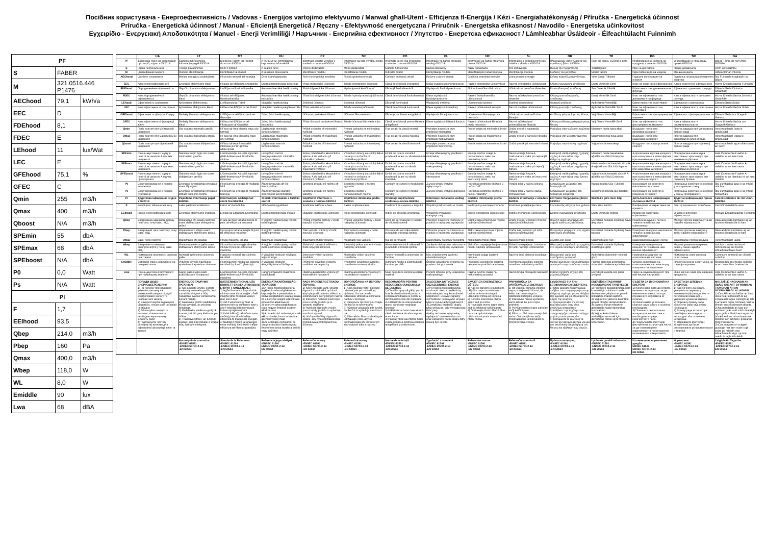Посібник користувача - Енергоефективність / Vadovas - Energijos vartojimo efektyvumo / Manwal għall-Utent - Effiċjenza fl-Enerġija / Kézi - Energiahatékonyság / Příručka - Energetická účinnost
Príručka - Energetická účinnosť / Manual - Eficienţă Energetică / Ręczny - Efektywność energetyczna / Priručnik - Energetska efikasnost / Navodilo - Energetska učinkovitost
Εγχειρίδιο - Ενεργειακή Αποδοτικότητα / Manuel - Enerji Verimliliği / Наръчник - Енергийна ефективност / Упутство - Енеретска ефикасност / Lámhleabhar Úsáideoir - Éifeachtúlacht Fuinnimh
| PF | | |
| --- | --- | --- |
| S | FABER | |
| M | 321.0516.446 P1476 | |
| AEChood | 79,1 | kWh/a |
| EEC | D | |
| FDEhood | 8,1 | |
| FDEC | E | |
| LEhood | 11 | lux/Wat |
| LEC | E | |
| GFEhood | 75,1 | % |
| GFEC | C | |
| Qmin | 255 | m3/h |
| Qmax | 400 | m3/h |
| Qboost | N/A | m3/h |
| SPEmin | 55 | dbA |
| SPEmax | 68 | dbA |
| SPEboost | N/A | dbA |
| P0 | 0,0 | Watt |
| Ps | N/A | Watt |
| PI | | |
| F | 1,7 | |
| EElhood | 93,5 | |
| Qbep | 214,0 | m3/h |
| Pbep | 160 | Pa |
| Qmax | 400,0 | m3/h |
| Wbep | 118,0 | W |
| WL | 8,0 | W |
| Emiddle | 90 | lux |
| Lwa | 68 | dBA |
| | UA | LT | MT | HU | CZ | SK | RO | PL | HR | SL | GR | TR | BG | SR | GA |
| --- | --- | --- | --- | --- | --- | --- | --- | --- | --- | --- | --- | --- | --- | --- | --- |
| PF | Довідкова технічна інформація про виріб, згідно з 65/2014 | Gaminio mikrokortelės informacija pagal 65/2014 | Skeda tat-Tagħrif tal-Prodott skont nru 65/2014 | A 65/2014 sz. terméklappal kapcsolatos információk | Informace o kartě výrobku v souladu s normou 65/2014 | Informácie na liste výrobku podľa 65/2014 | Informații de pe fișa produsului conform cu norma 65/2014 | Informacje na karcie produktu według 65/2014 | Informacije na kartici proizvoda prema 65/2014 | Informacije o podatkovnem listu izdelka v skladu s 65/2014 | Πληροφορίες στην πλακέτα του προϊόντος βάσει 65/2014 | Ürün fişi bilgisi, 65/2014'e göre | Информация за картата на продукта, съгласно 65/2014 | Информације о производу, према 65/2014 | Bileog Táirge de réir Uimh. 65/2014 |
| S | Назва постачальника | Tiekėjo pavadinimas | Isem il-fornitur | A szállító neve | Jméno dodavatele | Meno dodávateľa | Numele furnizorului | Nazwa dostawcy | Naziv dobavljača | Ime dobavitelja | Όνομα του προμηθευτή | Tedarikçi adı | Име на доставчик | Назив добављача | Ainm an tsoláthraí |
| M | Ідентифікація моделі | Modelio identifikacija | Identifikatur tal-mudell | A készülék típusszáma | Identifikace modelu | Identifikácia modelu | Indicativ model | Identyfikacja modelu | Identifikacijski podaci modela | Identifikacija modela | Κωδικός του μοντέλου | Model Tanımı | Идентификация на модела | Ознака модела | Aitheantóir an mhúnla |
| AEChood | Щорічне споживання | Metinis energijos suvartojimas | Il-konsum annwali tal-enerġija | Éves áramfogyasztás | Roční energetická spotřeba | Ročná spotreba energie | Consum energetic anual | Roczne zużycie energii | Godišnja potrošnja energije | Letna poraba energije | Ετήσια κατανάλωση ενέργειας | Yıllık Enerji Tüketimi | Годишна консумация на енергия | Годишња потрошња електричне енергије | Ídiú Fuinnimh in aghaidh na Bliana |
| EEC | Клас енергоефективності | Energijos efektyvumo klasė | Il-klassi tal-effiċjenza enerġetika | Energiahatékonysági besorolás | Třída energetické účinnosti | Trieda energetickej účinnosti | Clasă de eficiență energetică | Klasa wydajności energetycznej | Razred energetske učinkovitosti | Razred energetske učinkovitosti | Κλάση ενεργειακής απόδοσης | Enerji Verimlilik Sınıfı | Клас на енергийна ефективност | Класа енергетске ефикасности | Aicme Éifeachtúlachta Fuinnimh |
| FDEhood | Гідродинамічна ефективність | Skysčio dinaminis efektyvumas | L-effiċjenza fluwidodinamika | Áramlásdinamikai hatékonyság | Fluidní dynamická účinnost | Hydrodynamická účinnosť | Eficiență fluidodinamică | Wydajność fluidodynamiczna | Fluidodinamička učinkovitost | Učinkovitost pretočne dinamike | Ρευστοδυναμική απόδοση | Sıvı Dinamik Etkinlik | Ефективност на динамиката на флуида | Ефикасност динамике флуида | Éifeachtúlacht Dinimice Sreabháin |
| FDEC | Клас гідродинамічної ефективності | Skysčio dinaminio efektyvumo klasė | Il-klassi tal-effiċjenza fluwidodinamika | Áramlásdinamikai hatékonysági besorolás | Třída fluidní dynamické účinnosti | Trieda hydrodynamickej účinnosti | Clasă de eficiență fluidodinamică | Klasa wydajności fluidodynamicznej | Razred fluidodinamičke učinkovitosti | Razred učinkovitosti pretočne dinamike | Κλάση ρευστοδυναμικής απόδοσης | Enerji Verimlilik Sınıfı | Клас на ефективност на динамиката на флуида | Класа ефикасности динамике флуида | Aicme Éifeachtúlachta Dinimice Sreabháin |
| LEhood | Ефективність освітлення | Apšvietimo efektyvumas | L-effiċjenza tat-Tidwil | Világítási hatékonyság | Světelná účinnost | Svetelná účinnosť | Eficiență luminoasă | Wydajność świetlna | Učinkovitost rasvjete | Svetilna učinkovitost | Φωτεινή απόδοση | Aydınlatma Verimliliği | Ефективност на осветяване | Ефикасност осветљења | Éifeachtúlacht Solais |
| LEC | Клас ефективності освітлення | Apšvietimo efektyvumo klasė | Il-Klassi tal-Effiċjenza tat-Tidwil | Világítási hatékonysági besorolás | Třída světelné účinnosti | Trieda svetelnej účinnosti | Clasă de eficiență luminoasă | Klasa wydajności świetlnej | Razred učinkovitosti rasvjete | Razred svetilne učinkovitosti | Κλάση φωτεινής απόδοσης | Aydınlatma Verimlilik Sınıfı | Клас на ефективност на осветяване | Класа ефикасности осветљења | Aicme Éifeachtúlachta Solais |
| GFEhood | Ефективність фільтрації жиру | Riebalų filtravimo efektyvumas | L-Effiċjenza tal-Filtrazzjoni tal-Grassijiet | Zsírszűrési hatékonyság | Účinnost protitukové filtrace | Účinnosť filtrovania tuku | Eficiența de filtrare antigrăsimi | Wydajność filtracji tłuszczu | Učinkovitost filtriranja protiv masnoće | Učinkovitost protimaščobne filtracije | Απόδοση φιλτραρίσματος λίπους | Yağ Filtresi Verimliliği | Ефективност на филтриране на мазнини | Ефикасност филтрирања масти | Éifeachtúlacht um Scagadh Gréisce |
| GFEC | Клас ефективності фільтрації жиру | Riebalų filtravimo efektyvumo klasė | Il-Klassi tal-Effiċjenza tal-Filtrazzjoni tal-Grassijiet | Zsírszűrési hatékonysági besorolás | Třída účinnosti protitukové filtrace | Trieda účinnosti filtrovania tuku | Clasă de eficiență pentru filtrarea antigrăsimi | Klasa wydajności filtracji tłuszczu | Razred učinkovitosti filtriranja protiv masnoće | Razred učinkovitosti protimaščobne filtracije | Κλάση απόδοσης φιλτραρίσματος λίπους | Yağ Filtresi Verimlilik Sınıfı | Клас на ефективност на филтриране на мазнини | Класа ефикасности филтрирања масти | Aicme Éifeachtúlachta um Scagadh Gréisce |
| Qmin | Потік повітря при мінімальній швидкості | Oro srautas minimaliu greičiu | Il-Fluss tal-Arja Minimu waqt użu normali | Légáramlás minimális fordulatszámon | Průtok vzduchu při minimální rychlosti | Prietok vzduchu pri minimálnej rýchlosti | Flux de aer la viteză minimă | Przepływ powietrza przy prędkości minimalnej | Protok zraka na minimalnoj brzini | Zračni pretok z najmanjšo hitrostjo | Ροή αέρα στην ελάχιστη ταχύτητα | Minimum hızda hava akışı | Въздушен поток при минимална скорост | Проток ваздуха при минималној брзини рада | Aershreabhadh Íosta le gnáthúsáid |
| Qmax | Потік повітря при максимальній швидкості | Oro srautas maksimaliu greičiu | Il-Fluss tal-Arja Massimu waqt użu normali | Légáramlás maximális fordulatszámon | Průtok vzduchu při maximální rychlosti | Prietok vzduchu pri maximálnej rýchlosti | Flux de aer la viteză maximă | Przepływ powietrza przy prędkości maksymalnej | Protok zraka na maksimalnoj brzini | Zračni pretok z največjo hitrostjo | Ροή αέρα στη μέγιστη ταχύτητα | Maximum hızda hava akışı | Въздушен поток при максимална скорост | Проток ваздуха при максималној брзини рада | Aershreabhadh Uasta le gnáthúsáid |
| Qboost | Потік повітря при підвищеній швидкості | Oro srautas esant didėjančiam greičiui | Il-Fluss tal-Arja fil-modalità intensiva jew ta' qawwa addizzjonali | Légáramlás intenzív fordulatszámon | Průtok vzduchu při intenzivní rychlosti | Prietok vzduchu pri intenzívnej rýchlosti | Flux de aer la viteză intensivă | Przepływ powietrza przy prędkości intensywnej | Protok zraka na intenzivnoj brzini | Zračni pretok pri intenzivni hitrosti | Ροή αέρα στην έντονη ταχύτητα | Yoğun hızda hava akışı | Въздушен поток при усилена скорост | Проток ваздуха при појачаној брзини рада | Aershreabhadh ag an diansocrú / an socrú |
| SPEmin | Рівень акустичного шуму в повітрі за шкалою А при мін. швидкості. | Garsinio slėgio lygis ore esant minimaliam greičiui | L-Emissjonijiet Akustiċi, ippeżati għall-frekwenza A fil-veloċità minima | Levegőben mért A hangnyomásszint minimális fordulatszámon | Emise průměrného akustického výkonu A do vzduchu při minimální rychlosti | Vzduchom šírený akustický tlak A meraný vo vzduchu pri minimálnej rýchlosti | Emisii de putere sonoră A ponderată la aer cu viteză minimă | Emisja dźwięku przy prędkości minimalnej | Emisija zvučne snage A-ponderirane u zraku na minimalnoj brzini | Raven emisije hrupa A, izračunana v zraku pri najmanjši hitrosti | Εκπομπή σταθμισμένης ηχητικής ισχύος A στον αέρα στην ελάχιστη ταχύτητα | Minimum hızda havadaki A-ağırlıklı ses Gücü Emisyonu | А-претеглена звукова мощност при изхвърляне в атмосферата при минимална скорост | Пондерисана снага звука емитованог кроз ваздух при минималној брзини | Astú Cumhachta Fuaime A-ualaithe ar an luas íosta |
| SPEmax | Рівень акустичного шуму в повітрі за шкалою А при макс. швидкості. | Garsinio slėgio lygis ore esant maksimaliam greičiui | L-Emissjonijiet Akustiċi, ippeżati għall-frekwenza A fil-veloċità massima | Levegőben mért A hangnyomásszint maximális fordulatszámon | Emise průměrného akustického výkonu A do vzduchu při maximální rychlosti | Vzduchom šírený akustický tlak A meraný vo vzduchu pri maximálnej rýchlosti | Emisii de putere sonoră A ponderată la aer cu viteză maximă | Emisja dźwięku przy prędkości maksymalnej | Emisija zvučne snage A-ponderirane u zraku na maksimalnoj brzini | Raven emisije hrupa A, izračunana v zraku pri največji hitrosti | Εκπομπή σταθμισμένης ηχητικής ισχύος A στον αέρα στη μέγιστη ταχύτητα | Maximum hızda havadaki akustik A-ağırlıklı ses Gücü Emisyonu | А-претеглена звукова мощност при изхвърляне в атмосферата при максимална скорост | Пондерисана снага звука емитованог кроз ваздух при максималној брзини | Astú Cumhachta Fuaime A-ualaithe ar an luas uasta |
| SPEboost | Рівень акустичного шуму в повітрі за шкалою А під час прискорення. | Garsinio slėgio lygis ore esant didėjančiam greičiui | L-Emissjonijiet Akustiċi, ippeżati għall-frekwenza A fil-veloċità intensiva | Levegőben mért A hangnyomásszint intenzív fordulatszámon | Emise průměrného akustického výkonu A do vzduchu při intenzivní rychlosti | Vzduchom šírený akustický tlak A meraný vo vzduchu pri intenzívnej rýchlosti | Emisii de putere sonoră A ponderată la aer cu viteză intensivă | Emisja dźwięku przy prędkości intensywnej | Emisija zvučne snage A-ponderirane u zraku na intenzivnoj brzini | Raven emisije hrupa A, izračunana v zraku pri intenzivni hitrosti | Εκπομπή σταθμισμένης ηχητικής ισχύος A στον αέρα στην έντονη ταχύτητα | Yoğun hızda havadaki akustik A-ağırlıklı ses Gücü Emisyonu | А-претеглена звукова мощност при изхвърляне в атмосферата при усилена скорост | Пондерисана снага звука емитованог кроз ваздух при појачаној брзини | Astú Cumhachta Fuaime A-ualaithe ar an dianluas nó an luas treisithe |
| P0 | Енергоспоживання в режимі вимкнення | Energijos suvartojimas prietaisui esant išjungtam | Il-konsum tal-enerġija fil-modalità Mitfi | Áramfogyasztás off (ki) üzemmódban | Spotřeba proudu při režimu off | Spotreba energie v režime vypnutia | Consum de curent în modul oprit | Zużycie prądu w trybie wyłączonym | Potrošnja električne energije u načinu "off" | Poraba toka v načinu izklopa | Κατανάλωση ρεύματος στη λειτουργία off | Kapalı modda Güç Tüketimi | Консумация на енергия в изключено състояние | Потрошња електричне енергије у искљученом стању | Ídiú cumhachta agus é sa mhód múchta |
| Ps | Енергоспоживання в режимі очікування | Energijos suvartojimas prietaisui dirbant budėjimo režimu | Il-konsum tal-enerġija fil-modalità Stennija | Áramfogyasztás standby (készenléti) üzemmódban | Spotřeba proudu při režimu standby | Spotreba energie v pohotovostnom režime | Consum de curent în modul standby | Zużycie prądu w trybie gotowości | Potrošnja električne energije u načinu "standby" | Poraba toka v načinu stanja pripravljenosti | Κατανάλωση ρεύματος στη λειτουργία αναμονής | Bekleme modunda güç tüketimi | Консумация на енергия в режим на готовност | Потрошња електричне енергије у стању приправности | Ídiú cumhachta agus é sa mhód fuireachais |
| PI | Додаткова інформація згідно з 66/2014 | Papildoma informacija pagal 66/2014 | Informazzjoni Addizzjonali skont Nru 66/2014 | További információk a 66/2014 szerint | Doplňkové informace v souladu s normou 66/2014 | Doplnkové informácie podľa 66/2014 | Informații suplimentare conform cu norma 66/2014 | Informacje dodatkowe według 66/2014 | Dodatne informacije prema 66/2014 | Dodatne informacije v skladu s 66/2014 | Επιπλέον πληροφορίες βάσει 66/2014 | 66/2014'e göre ilave bilgi | Допълнителна информация съгласно 66/2014 | Додатне информације према 66/2014 | Faisnéis Bhreise de réir Uimh. 66/2014 |
| F | Коефіцієнт збільшення часу | Laiko padidėjimo faktorius | Fattur ta' żieda fil-ħin | Időnövelési együttható | Koeficient nárůstu v čase | Faktor zvýšenia času | Coeficient de creștere a timpului | Współczynnik wzrostu w czasie | Koeficijent povećanja vremena | Koeficient podaljšanja časa | Συντελεστής αύξησης του χρόνου | Süre artış faktörü | Коефициент на нарастване на времето | Фактор временског повећања | Fachtóir méadaithe ama |
| EElhood | Індекс енергоефективності | Energijos efektyvumo indeksas | L-Indiċi tal-Effiċjenza Enerġetika | Energiahatékonysági mutató | Ukazatel energetické účinnosti | Index energetickej účinnosti | Indice de eficiență energetică | Wskaźnik wydajności energetycznej | Indeks energetske učinkovitosti | Indeks energetske učinkovitosti | Δείκτης ενεργειακής απόδοσης | Enerji Verimlilik İndeksi | Индекс на енергийна ефективност | Индекс енергетске ефикасности | Innéacs Éifeachtúlachta Fuinnimh |
| Qbep | Вимірювана швидкість потоку повітря у точці макс. ККД | Išmatuotas oro srauto santykis esant didžiausiam efektyvumo taškui | Ir-rata tal-fluss tal-arja mkejla fil-punt tal-effiċjenza massima | A legjobb hatékonyság mellett mért légáram | Průtok vzduchu měřený v bodě nejvyšší účinnosti | Prietok vzduchu meraný v bode najlepšej účinnosti | Debit de aer măsurat în punctul de eficiență optimă | Przepływ powietrza mierzony w punkcie o najlepszej wydajności | Dotok zraka izmjeren na mjestu najbolje učinkovitosti | Zračni pretok, izmerjen pri točki največje učinkovitosti | Παροχή αέρα μετρημένη στο σημείο καλύτερης απόδοσης | En verimli noktada ölçülmüş hava akış oranı | Измерен въздушен поток в точката на най-висока ефективност | Мерени проток ваздуха у тачки највеће ефикасности | Ráta aersreafa tomhaiste ag an bpointe éifeachtúla is fearr |
| Pbep | Вимірявний тиск повітря у точці макс. ККД | Išmatuoto oro slėgis esant didžiausiam efektyvumo taškui | Il-pressjoni tal-arja mkejla fil-punt tal-effiċjenza massima | A legjobb hatékonyság mellett mért légnyomás | Tlak vzduchu měřený v bodě nejvyšší účinnosti | Tlak vzduchu meraný v bode najlepšej účinnosti | Presiune de aer măsurată în punctul de eficiență optimă | Ciśnienie powietrza mierzone w punkcie o najlepszej wydajności | Tlak zraka izmjeren na mjestu najbolje učinkovitosti | Zračni tlak, izmerjen pri točki največje učinkovitosti | Πίεση αέρα μετρημένη στο σημείο καλύτερης απόδοσης | En verimli noktada ölçülmüş hava basıncı | Измерено въздушно налягане в точката на най-висока ефективност | Мерени притисак ваздуха у тачки највеће ефикасности | Ráta aerbhrú tomhaiste ag an bpointe éifeachtúla is fearr |
| Qmax | макс. потік повітря | Maksimalus oro srautas | Il-fluss massimu tal-arja | maximális légáramlás | maximální průtok vzduchu | maximálny tok vzduchu | flux de aer maxim | Maksymalny przepływ powietrza | maksimalni protok zraka | največji zračni pretok | μέγιστη ροή αέρα | Maximum akış hızı | максимален въздушен поток | максималан проток ваздуха | Aershreabhadh uasta |
| Wbep | Вимірявна споживана електроенергія у точці макс. ККД | Išmatuota elektros galia esant didžiausiam efektyvumo taškui | Il-kontribut tal-enerġija elettrika mkejla fil-punt tal-effiċjenza massima | A legjobb hatékonyság mellett mért elektromos betáplálás | Elektrické napájení měřené v bodě nejvyšší účinnosti | Elektrický príkon meraný v bode najlepšej účinnosti | Alimentare electrică măsurată în punctul de eficiență optimă | Zasilanie elektryczne mierzone w punkcie o najlepszej wydajności | Električno napajanje izmjereno na mjestu najbolje učinkovitosti | Električno napajanje, izmerjeno pri točki največje učinkovitosti | Ηλεκτρική τροφοδοσία μετρημένη στο σημείο καλύτερης απόδοσης | En verimli noktada ölçülmüş elektrik güç girişi | Измерена електрическа мощност в точката на най-висока ефективност | Мерена улазна електрична снага у тачки највеће ефикасности | Ionchur cumhachta leictrí tomhaiste ag an bpointe éifeachtúlachta is fearr |
| WL | Номінальна потужність системи освітлення | Nominali apšvietimo sistemos galia | Il-qawwa nominali tas-sistema tat-tidwil | A világítási rendszer névleges teljesítménye | Jmenovitý výkon systému osvětlení | Nominálny výkon systému osvetlenia | Putere nominală a sistemului de iluminat | Moc znamionowa systemu oświetleniowego | Nominalna snaga sustava rasvjete | Nazivna moč sistema osvetljave | Ονομαστική ισχύς του συστήματος φωτισμού | Aydınlatma sisteminin nominal gücü | Номинална мощност на осветителната система | Номинална снага система осветљења | Cumhacht ainmniúil an chórais soilsithe |
| Emiddle | Середній рівень освітлення на поверхні плити | Vidutinis viryklės paviršiaus apvietimas i apvietimo sistemos | Il-luminazzjoni medja tas-sistema tat-tidwil fuq il-wiċċ għat-tisjir | A világítási rendszer átlagvilágítása a főzőlapon | Průměrné osvětlení systému osvětlení varné plochy | Priemerné osvetlenie systému osvetlenia na varnej doske | Iluminare medie a sistemului de iluminat pe plită | Średnie oświetlenie systemu na powierzchni gotowania | Prosječno osvjetljenje sustava rasvjete na površini za kuhanje | Povprečna osvetlitev sistema osvetlitve na kuhalni površini | Μέσος φωτισμός του συστήματος φωτισμού στην επιφάνεια εστιών | Pişirme alanında aydınlatma sisteminin ortalama aydınlatması | Средно осветяване на осветителната система върху повърхността за готвене | Просечна јачина осветљења на грејној површини | Meánsoilsiú an chórais soilsithe ar an dromchla cócaireachta |
| Lwa | Рівень акустичної потужності при найвищому значенні | Garso galios lygis esant aukščiausiam nustatymui | L-Emissjonijiet Akustiċi, ippeżati għall-frekwenza A fil-veloċità massima | Hangnyomásszint maximális beállításnál | Hladina akustického výkonu při maximálním nastavení | Hladina akustického výkonu pri maximálnom nastavení | Nivel de putere sonoră la setare maximă | Poziom dźwięku przy ustawieniu maksymalnym | Razina zvučne snage na maksimalnoj postavci | Raven hrupa pri najvišji nastavitvi | Στάθμη ηχητικής ισχύος στη μέγιστη ρύθμιση | En yüksek ayarda ses gücü seviyesi | Ниво на звукова мощност при най-висока настройка | Ниво звучне снаге при највишој вредности | Astú Cumhachta Fuaime A-ualaithe ar an luas uasta |
| | ПОРАДИ ЩОДО ЕНЕРГОЗБЕРЕЖЕННЯ 1) На початку приготування увімкніть витяжку на мінімальній швидкості, щоб контролювати вологу та позбавитися запаху. 2) Використовуйте підвищену швидкість, тільки коли це вкрай необхідно 3) Збільшуйте швидкість витяжки, тільки коли це необхідно через велику кількість пари 4) Підтримуйте чистоту фільтра(-ів) витяжки для ефективної фільтрації жиру та запаху. | ENERGIJOS TAUPYMO PATARIMAI 1) Kai įjungiate viryklę, įjunkite trauktuvą minimaliu greičiu, kad sumažėtų drėgmė ir būtų pašalintas kvapas verdant arba kepant maistą. 2) Naudokite greičio padidinimą tik tais atvejais, jei yra tikrai reikalinga. 3) Padidinkite trauktuvo greitį tik tuomet, kai dėl garų kiekio tai yra būtina. 4) Trauktuvo filtras (-ai) turi būti švarus (-ūs), kad riebalai ir kvapai būtų šalinami efektyviai. | SUĠĠERIMENTI GĦAL UŻU KORRETT SABIEX JITNAQQAS L-IMPATT AMBJENTALI: 1) Ixgħel l-estrattur fuq veloċità minima meta tibda ssajjar u ħalli mixgħul għal ftit minuti wara li jkun lest it-tisjir. 2) Żid il-veloċità biss f'każ ta' ammont kbir ta' duħħan u fwar u uża l-veloċità(jiet) intensiva(i) f'sitwazzjonijiet estremi. 3) Ibdel il-filtru(i) tal-faħam meta meħtieġ biex tikseb l-aħjar effiċjenza fit-tnaqqis tal-irwejjaħ. 4) Naddaf il-filtru(i) tal-grassijiet meta meħtieġ biex tikseb l-aħjar effiċjenza tal-filtru tal-grassijiet. | ENERGIATAKARÉKOSSÁGI TANÁCSOK 1) A főzés megkezdésekor a legkisebb sebességfokozaton kapcsolja be a páraelszívót a nedvességtartalom szabályozása és a konyhai szagok eltávolítása érdekében alkalmazzon 2) Intenzív sebességfokozatot csak nagyon indokolt esetben alkalmazzon 3) A páraelszívó sebességét csak akkor növelje, ha ez indokolt a gőzmennyiség miatt 4) Az optimális zsírszűrési és szagmentesítési hatékonyság érdekében tartsa tisztán a szűrőt vagy szűrőket. | RADY PRO ENERGETICKOU ÚSPORU: 1) Když začínáte vařit, spusťte digestoř s minimální rychlostí, aby byla pod kontrolou vlhkost a odstraňování kuchyňských pachů 2) Intenzivní rychlost používejte pouze tehdy, jestliže je to opravdu nezbytné 3) Rychlost digestoře zvyšte pouze tehdy, jestliže to vyžaduje množství výparů 4) Udržujte filtr/filtry digestoře čisté/é, aby byla optimalizována protituková a protizápachová účinnost. | ODPORÚČANIA NA ÚSPORU ENERGIE 1) Keď začínate variť, aktivujte odsávač pár pri minimálnej rýchlosti, čím sa umožní odsávanie vlhkosti a eliminácia pachov z kuchyne 2) Intenzívnu rýchlosť používajte, iba keď je to nevyhnutné 3) Rýchlosť odsávača pár zvýšte, iba keď si to vyžaduje množstvo pár 4) Filter alebo filtre odsávača pár udržiavajte čisté, aby sa optimalizovala ich účinnosť pri zachytávaní tuku a pachov | RECOMANDĂRI PENTRU REDUCEREA CONSUMULUI DE ENERGIE 1) Când începeți să gătiți, porniți hota la viteză minimă pentru a controla umiditatea și pentru a elimina mirosurile din bucătărie 2) Utilizați viteza intensivă doar atunci când este neapărat necesar 3) Măriți viteza hotei doar atunci când cantitatea de abur impune acest lucru 4) Păstrați filtrul sau filtrele hotei curate pentru a optimiza eficiența antigrăsimi și antimirosuri. | ZALECENIA DOTYCZĄCE OSZCZĘDNOŚCI ENERGII 1) Po rozpoczęciu gotowania, uruchomić okap z prędkością minimalną tak, aby kontrolować wilgotność i usuwać zapachy 2) Prędkości intensywne używać tylko w sytuacjach wyjątkowych 3) Zwiększać prędkość okapu, tylko wówczas, gdy wymaga tego ilość pary 4) Aby zachować optymalną wydajność usuwania tłuszczu oraz zapachów przez okapu filtry muszą być czyste. | SAVJETI ZA ENERGETSKU UŠTEDU 1) Kad se započne s kuhanjem, uključite napu na minimalnu brzinu za kontrolu vlage i uklanjanje mirisa od kuhanja 2) Koristite intenzivnu brzinu samo kad je nužno 3) Povećajte brzinu nape samo kad to zahtijeva količina pare 4) Održavajte čistim filtar ili filtre nape za optimiziranje učinkovitosti protiv masnoće i protiv mirisa. | PRIPOROČILA ZA VARČEVANJE Z ENERGIJO 1) Ob začetku kuhanja vklopite napo pri najmanjši hitrosti, da lahko nadzirate vlago in odstranite kuhinjske vonjave. 2) Intenzivno hitrost uporabite samo takrat, ko je to nujno potrebno. 3) Povišajte hitrost nape samo pri večji količini pare. 4) Filter oz. filtri nape morajo biti vedno čisti za njihovo večjo protimaščobno učinkovitost in preprečevanje vonjav. | ΣΥΜΒΟΥΛΕΣ ΓΙΑ ΤΗΝ ΕΞΟΙΚΟΝΟΜΗΣΗ ΕΝΕΡΓΕΙΑΣ 1) Όταν αρχίζετε το μαγείρεμα, ανάβετε τον απορροφητήρα στην ελάχιστη ταχύτητα για να ελέγξετε την υγρασία και να εξαλείψετε τις οσμές της κουζίνας 2) Χρησιμοποιείτε την έντονη ταχύτητα μόνο όταν είναι απολύτως απαραίτητο 3) Αυξάνετε την ταχύτητα του απορροφητήρα μόνο αν υπάρχει μεγάλη ποσότητα ατμών 4) Καθαρίζετε το φίλτρο ή τα φίλτρα του απορροφητήρα για μια πιο αποδοτική απορρόφηση του λίπους και εξάλειψη των οσμών. | ENERJİDEN TASARRUF KONUSUNDAKİ TAVSİYELER 1) Pişirmeye başladığınızda, nem kontrolü için minimum hızda davlumbazı çalıştırın ve yemek kokularını ortadan kaldırın. 2) Yoğun hızı yalnızca kesinlikle gerekli olduğu zaman kullanın. 3) Sadece buhar miktarının gerektirdiği kadar davlumbaz hızını artırın. 4) Yağ ve koku önleme verimliliğini arttırmak için davlumbaz filtresi veya filtrelerini temiz tutun. | СЪВЕТИ ЗА ИКОНОМИЯ НА ЕНЕРГИЯ 1) Когато започвате да готвите, включете аспиратора, за да намалите влажността и да премахнете миризмата от готвене. 2) Използвайте усилената скорост само когато е особено необходимо. 3) Повишете скоростта на аспиратора, когато това е необходимо поради количеството пара. 4) Поддържайте филтъра/филтрите на аспиратора чисти, за да оптимизирате ефективността по отношение на мазнините и миризмите. | САВЕТИ ЗА ШТЕДЊУ ЕНЕРГИЈЕ 1) Кад почнете да кувате, укључите аспиратор у минималној брзини да бисте регулисали влажност и уклонили кухињске мирисе 2) Појачану брзину рада користите само кад је баш неопходно. 3) Брзину рада аспиратора повећајте само када је то неопходно због количине испарења. 4) Одржавајте филтер(е) аспиратора да бисте оптимизовали уклањање масти и мириса. | MOLTAÍ LE HAGHAIDH AN ÚSÁID CHEART D'FHONN AN TIONCHAR AR AN GCOMHSHAOL A LAGHDÚ: 1) Cas AIR an cochall ar an luas íosta nuair a thosóidh tú ag cócaireacht agus coinnigh ag rith é ar feadh cúpla nóiméad nuair a bheidh an chócaireacht déanta. 2) Ná méadaigh an luas ach amháin i gcás cuid mhór deataigh agus gaile a bheith ann agus ná húsáid an luas nó na luasanna treisithe ach amháin i gcásanna tromchúiseacha. 3) Cuir scagaire nó scagairí gualaigh nua ann nuair is gá ionas go mbeidh dea-éifeachtúlacht aige i gcónaí maidir le laghdú bolaidh. |
| | | Normatyvinės nuorodos -EN/IEC 61591 -EN/IEC 60704-2-13 -EN 50564 | Standards ta Referenza -EN/IEC 61591 -EN/IEC 60704-2-13 -EN 50564 | Referencia jogszabályok: -EN/IEC 61591 EN/IEC 60704-2-13 EN 50564 | Referenční normy: -EN/IEC 61591 -EN/IEC 60704-2-13 -EN 50564 | Referenčné normy: -EN/IEC 61591 -EN/IEC 60704-2-13 -EN 50564 | Norme de referință: -EN/IEC 61591 -EN/IEC 60704-2-13 -EN 50564 | Zgodność z normami: -EN/IEC 61591 -EN/IEC 60704-2-13 -EN 50564 | Referentne norme: -EN/IEC 61591 -EN/IEC 60704-2-13 -EN 50564 | Referenčni standardi: -EN/IEC 61591 -EN/IEC 60704-2-13 -EN 50564 | Πρότυπα αναφοράς: -EN/IEC 61591 -EN/IEC 60704-2-13 -EN 50564 | Uyulması gerekli referanslar: -EN/IEC 61591 -EN/IEC 60704-2-13 -EN 50564 | Източници на нормативна уредба: EN/IEC 61591 EN/IEC 60704-2-13 EN 50564 | Нормативи: -EN/IEC 61591 -EN/IEC 60704-2-13 -EN 50564 | Caighdeáin Tagartha: -EN/IEC 61591 -EN/IEC 60704-2-13 EN 50564 |